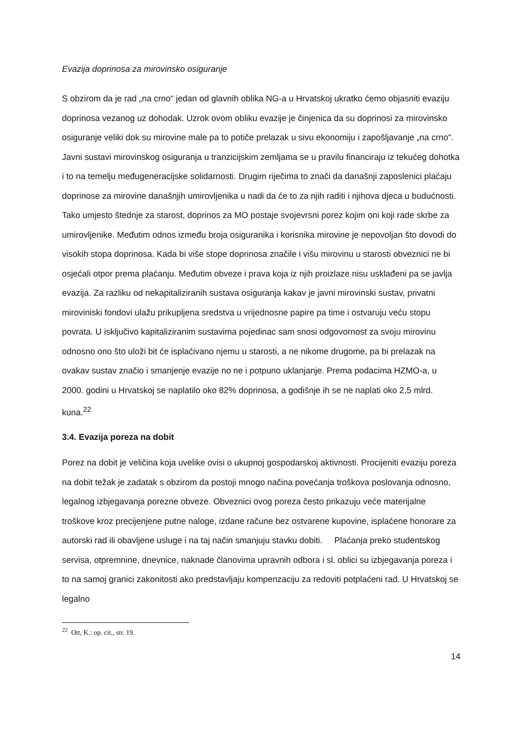Evazija doprinosa za mirovinsko osiguranje
S obzirom da je rad „na crno“ jedan od glavnih oblika NG-a u Hrvatskoj ukratko ćemo objasniti evaziju doprinosa vezanog uz dohodak. Uzrok ovom obliku evazije je činjenica da su doprinosi za mirovinsko osiguranje veliki dok su mirovine male pa to potiče prelazak u sivu ekonomiju i zapošljavanje „na crno“. Javni sustavi mirovinskog osiguranja u tranzicijskim zemljama se u pravilu financiraju iz tekućeg dohotka i to na temelju međugeneracijske solidarnosti. Drugim riječima to znači da današnji zaposlenici plaćaju doprinose za mirovine današnjih umirovljenika u nadi da će to za njih raditi i njihova djeca u budućnosti. Tako umjesto štednje za starost, doprinos za MO postaje svojevrsni porez kojim oni koji rade skrbe za umirovljenike. Međutim odnos između broja osiguranika i korisnika mirovine je nepovoljan što dovodi do visokih stopa doprinosa. Kada bi više stope doprinosa značile i višu mirovinu u starosti obveznici ne bi osjećali otpor prema plaćanju. Međutim obveze i prava koja iz njih proizlaze nisu usklađeni pa se javlja evazija. Za razliku od nekapitaliziranih sustava osiguranja kakav je javni mirovinski sustav, privatni miroviniski fondovi ulažu prikupljena sredstva u vrijednosne papire pa time i ostvaruju veću stopu povrata. U isključivo kapitaliziranim sustavima pojedinac sam snosi odgovornost za svoju mirovinu odnosno ono što uloži bit će isplaćivano njemu u starosti, a ne nikome drugome, pa bi prelazak na ovakav sustav značio i smanjenje evazije no ne i potpuno uklanjanje. Prema podacima HZMO-a, u 2000. godini u Hrvatskoj se naplatilo oko 82% doprinosa, a godišnje ih se ne naplati oko 2,5 mlrd. kuna.<sup>22</sup>
3.4. Evazija poreza na dobit
Porez na dobit je veličina koja uvelike ovisi o ukupnoj gospodarskoj aktivnosti. Procijeniti evaziju poreza na dobit težak je zadatak s obzirom da postoji mnogo načina povećanja troškova poslovanja odnosno, legalnog izbjegavanja porezne obveze. Obveznici ovog poreza često prikazuju veće materijalne troškove kroz precijenjene putne naloge, izdane račune bez ostvarene kupovine, isplaćene honorare za autorski rad ili obavljene usluge i na taj način smanjuju stavku dobiti. Plaćanja preko studentskog servisa, otpremnine, dnevnice, naknade članovima upravnih odbora i sl. oblici su izbjegavanja poreza i to na samoj granici zakonitosti ako predstavljaju kompenzaciju za redoviti potplaćeni rad. U Hrvatskoj se legalno
<sup>22</sup> Ott, K.: op. cit., str. 19.
14